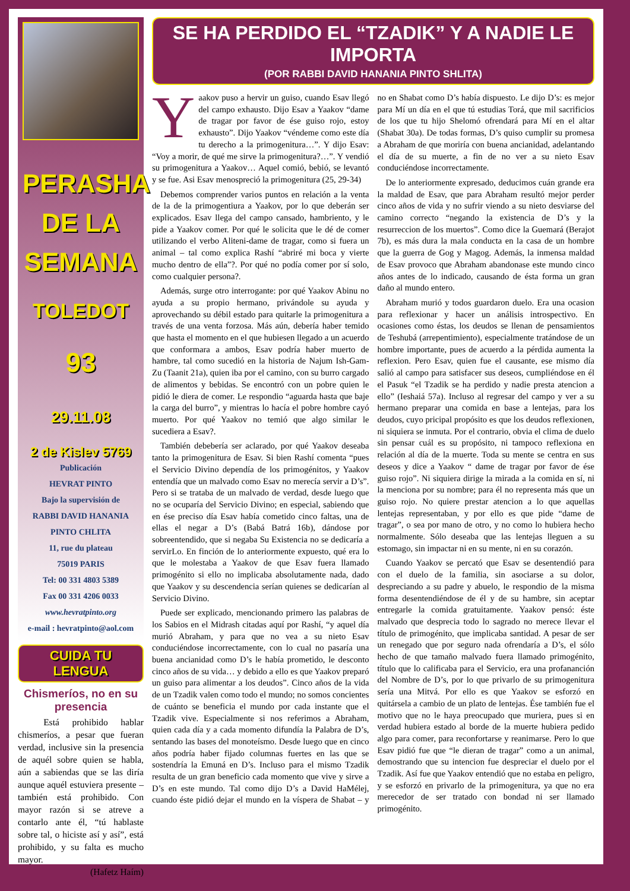PERASHA DE LA SEMANA
TOLEDOT
93
29.11.08
2 de Kislev 5769
Publicación
HEVRAT PINTO
Bajo la supervisión de
RABBI DAVID HANANIA
PINTO CHLITA
11, rue du plateau
75019 PARIS
Tel: 00 331 4803 5389
Fax 00 331 4206 0033
www.hevratpinto.org
e-mail : hevratpinto@aol.com
CUIDA TU LENGUA
Chismeríos, no en su presencia
Está prohibido hablar chismeríos, a pesar que fueran verdad, inclusive sin la presencia de aquél sobre quien se habla, aún a sabiendas que se las diría aunque aquél estuviera presente – también está prohibido. Con mayor razón si se atreve a contarlo ante él, “tú hablaste sobre tal, o hiciste así y así”, está prohibido, y su falta es mucho mayor.
(Hafetz Haím)
SE HA PERDIDO EL “TZADIK” Y A NADIE LE IMPORTA
(POR RABBI DAVID HANANIA PINTO SHLITA)
Yaakov puso a hervir un guiso, cuando Esav llegó del campo exhausto. Dijo Esav a Yaakov “dame de tragar por favor de ése guiso rojo, estoy exhausto”. Dijo Yaakov “véndeme como este día tu derecho a la primogenitura…”. Y dijo Esav: “Voy a morir, de qué me sirve la primogenitura?…”. Y vendió su primogenitura a Yaakov… Aquel comió, bebió, se levantó y se fue. Asi Esav menospreció la primogenitura (25, 29-34)
Debemos comprender varios puntos en relación a la venta de la de la primogentiura a Yaakov, por lo que deberán ser explicados. Esav llega del campo cansado, hambriento, y le pide a Yaakov comer. Por qué le solicita que le dé de comer utilizando el verbo Aliteni-dame de tragar, como si fuera un animal – tal como explica Rashí “abriré mi boca y vierte mucho dentro de ella”?. Por qué no podía comer por sí solo, como cualquier persona?.
Además, surge otro interrogante: por qué Yaakov Abinu no ayuda a su propio hermano, privándole su ayuda y aprovechando su débil estado para quitarle la primogenitura a través de una venta forzosa. Más aún, debería haber temido que hasta el momento en el que hubiesen llegado a un acuerdo que conformara a ambos, Esav podría haber muerto de hambre, tal como sucedió en la historia de Najum Ish-Gam-Zu (Taanit 21a), quien iba por el camino, con su burro cargado de alimentos y bebidas. Se encontró con un pobre quien le pidió le diera de comer. Le respondio “aguarda hasta que baje la carga del burro”, y mientras lo hacía el pobre hombre cayó muerto. Por qué Yaakov no temió que algo similar le sucediera a Esav?.
También debebería ser aclarado, por qué Yaakov deseaba tanto la primogenitura de Esav. Si bien Rashí comenta “pues el Servicio Divino dependía de los primogénitos, y Yaakov entendía que un malvado como Esav no merecía servir a D’s”. Pero si se trataba de un malvado de verdad, desde luego que no se ocuparía del Servicio Divino; en especial, sabiendo que en ése preciso día Esav había cometido cinco faltas, una de ellas el negar a D’s (Babá Batrá 16b), dándose por sobreentendido, que si negaba Su Existencia no se dedicaría a servirLo. En finción de lo anteriormente expuesto, qué era lo que le molestaba a Yaakov de que Esav fuera llamado primogénito si ello no implicaba absolutamente nada, dado que Yaakov y su descendencia serían quienes se dedicarían al Servicio Divino.
Puede ser explicado, mencionando primero las palabras de los Sabios en el Midrash citadas aquí por Rashí, “y aquel día murió Abraham, y para que no vea a su nieto Esav conduciéndose incorrectamente, con lo cual no pasaría una buena ancianidad como D’s le había prometido, le desconto cinco años de su vida… y debido a ello es que Yaakov preparó un guiso para alimentar a los deudos”. Cinco años de la vida de un Tzadik valen como todo el mundo; no somos concientes de cuánto se beneficia el mundo por cada instante que el Tzadik vive. Especialmente si nos referimos a Abraham, quien cada día y a cada momento difundía la Palabra de D’s, sentando las bases del monoteísmo. Desde luego que en cinco años podría haber fijado columnas fuertes en las que se sostendría la Emuná en D’s. Incluso para el mismo Tzadik resulta de un gran beneficio cada momento que vive y sirve a D’s en este mundo. Tal como dijo D’s a David HaMélej, cuando éste pidió dejar el mundo en la víspera de Shabat – y no en Shabat como D’s había dispuesto. Le dijo D’s: es mejor para Mí un día en el que tú estudias Torá, que mil sacrificios de los que tu hijo Shelomó ofrendará para Mí en el altar (Shabat 30a). De todas formas, D’s quiso cumplir su promesa a Abraham de que moriría con buena ancianidad, adelantando el día de su muerte, a fin de no ver a su nieto Esav conduciéndose incorrectamente.
De lo anteriormente expresado, deducimos cuán grande era la maldad de Esav, que para Abraham resultó mejor perder cinco años de vida y no sufrir viendo a su nieto desviarse del camino correcto “negando la existencia de D’s y la resurreccion de los muertos”. Como dice la Guemará (Berajot 7b), es más dura la mala conducta en la casa de un hombre que la guerra de Gog y Magog. Además, la inmensa maldad de Esav provoco que Abraham abandonase este mundo cinco años antes de lo indicado, causando de ésta forma un gran daño al mundo entero.
Abraham murió y todos guardaron duelo. Era una ocasion para reflexionar y hacer un análisis introspectivo. En ocasiones como éstas, los deudos se llenan de pensamientos de Teshubá (arrepentimiento), especialmente tratándose de un hombre importante, pues de acuerdo a la pérdida aumenta la reflexion. Pero Esav, quien fue el causante, ese mismo día salió al campo para satisfacer sus deseos, cumpliéndose en él el Pasuk “el Tzadik se ha perdido y nadie presta atencion a ello” (Ieshaiá 57a). Incluso al regresar del campo y ver a su hermano preparar una comida en base a lentejas, para los deudos, cuyo pricipal propósito es que los deudos reflexionen, ni siquiera se inmuta. Por el contrario, obvia el clima de duelo sin pensar cuál es su propósito, ni tampoco reflexiona en relación al día de la muerte. Toda su mente se centra en sus deseos y dice a Yaakov “ dame de tragar por favor de ése guiso rojo”. Ni siquiera dirige la mirada a la comida en sí, ni la menciona por su nombre; para él no representa más que un guiso rojo. No quiere prestar atencion a lo que aquellas lentejas representaban, y por ello es que pide “dame de tragar”, o sea por mano de otro, y no como lo hubiera hecho normalmente. Sólo deseaba que las lentejas lleguen a su estomago, sin impactar ni en su mente, ni en su corazón.
Cuando Yaakov se percató que Esav se desentendió para con el duelo de la familia, sin asociarse a su dolor, despreciando a su padre y abuelo, le respondio de la misma forma desentendiéndose de él y de su hambre, sin aceptar entregarle la comida gratuitamente. Yaakov pensó: éste malvado que desprecia todo lo sagrado no merece llevar el título de primogénito, que implicaba santidad. A pesar de ser un renegado que por seguro nada ofrendaría a D’s, el sólo hecho de que tamaño malvado fuera llamado primogénito, título que lo calificaba para el Servicio, era una profananción del Nombre de D’s, por lo que privarlo de su primogenitura sería una Mitvá. Por ello es que Yaakov se esforzó en quitársela a cambio de un plato de lentejas. Ése también fue el motivo que no le haya preocupado que muriera, pues si en verdad hubiera estado al borde de la muerte hubiera pedido algo para comer, para reconfortarse y reanimarse. Pero lo que Esav pidió fue que “le dieran de tragar” como a un animal, demostrando que su intencion fue despreciar el duelo por el Tzadik. Así fue que Yaakov entendió que no estaba en peligro, y se esforzó en privarlo de la primogenitura, ya que no era merecedor de ser tratado con bondad ni ser llamado primogénito.